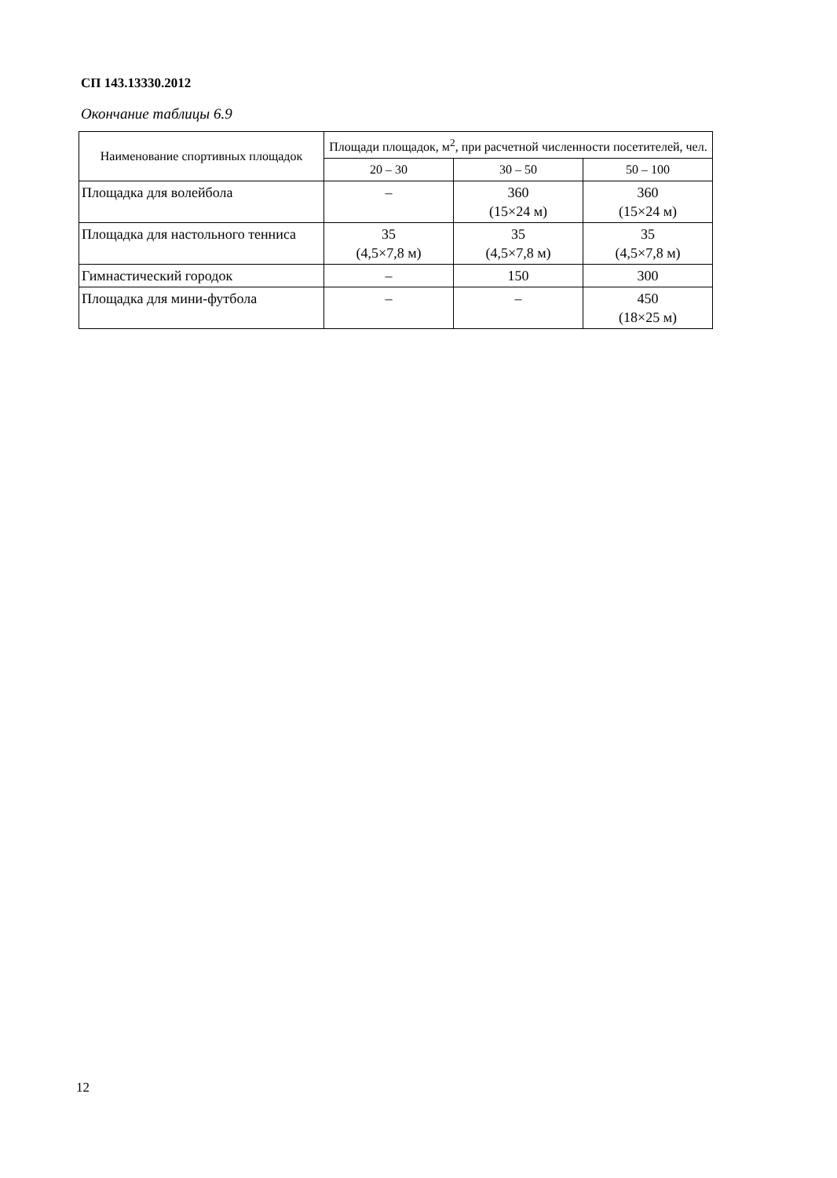СП 143.13330.2012
Окончание таблицы 6.9
| Наименование спортивных площадок | Площади площадок, м<sup>2</sup>, при расчетной численности посетителей, чел. | | |
| --- | --- | --- | --- |
| | 20 – 30 | 30 – 50 | 50 – 100 |
| Площадка для волейбола | – | 360 (15×24 м) | 360 (15×24 м) |
| Площадка для настольного тенниса | 35 (4,5×7,8 м) | 35 (4,5×7,8 м) | 35 (4,5×7,8 м) |
| Гимнастический городок | – | 150 | 300 |
| Площадка для мини-футбола | – | – | 450 (18×25 м) |
12